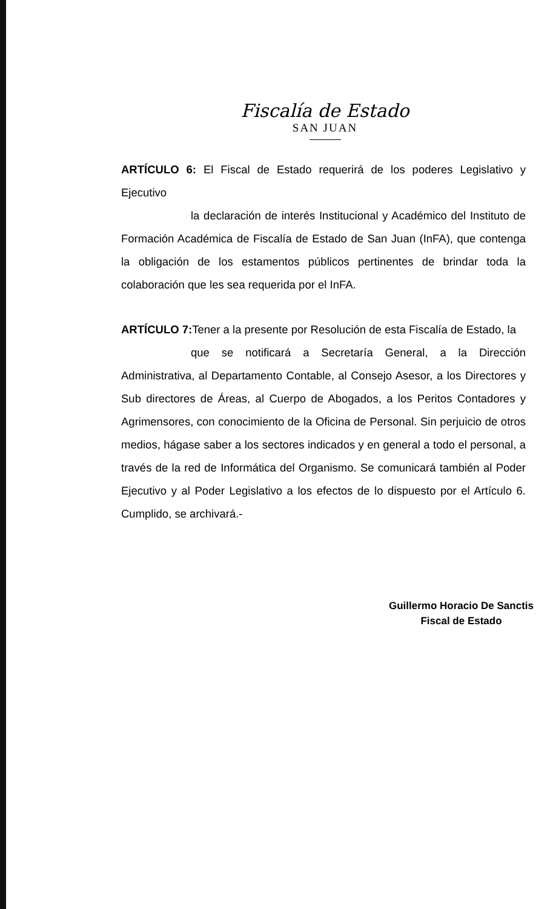Fiscalía de Estado
SAN JUAN
ARTÍCULO 6: El Fiscal de Estado requerirá de los poderes Legislativo y Ejecutivo
la declaración de interés Institucional y Académico del Instituto de Formación Académica de Fiscalía de Estado de San Juan (InFA), que contenga la obligación de los estamentos públicos pertinentes de brindar toda la colaboración que les sea requerida por el InFA.
ARTÍCULO 7: Tener a la presente por Resolución de esta Fiscalía de Estado, la
que se notificará a Secretaría General, a la Dirección Administrativa, al Departamento Contable, al Consejo Asesor, a los Directores y Sub directores de Áreas, al Cuerpo de Abogados, a los Peritos Contadores y Agrimensores, con conocimiento de la Oficina de Personal. Sin perjuicio de otros medios, hágase saber a los sectores indicados y en general a todo el personal, a través de la red de Informática del Organismo. Se comunicará también al Poder Ejecutivo y al Poder Legislativo a los efectos de lo dispuesto por el Artículo 6. Cumplido, se archivará.-
Guillermo Horacio De Sanctis
Fiscal de Estado